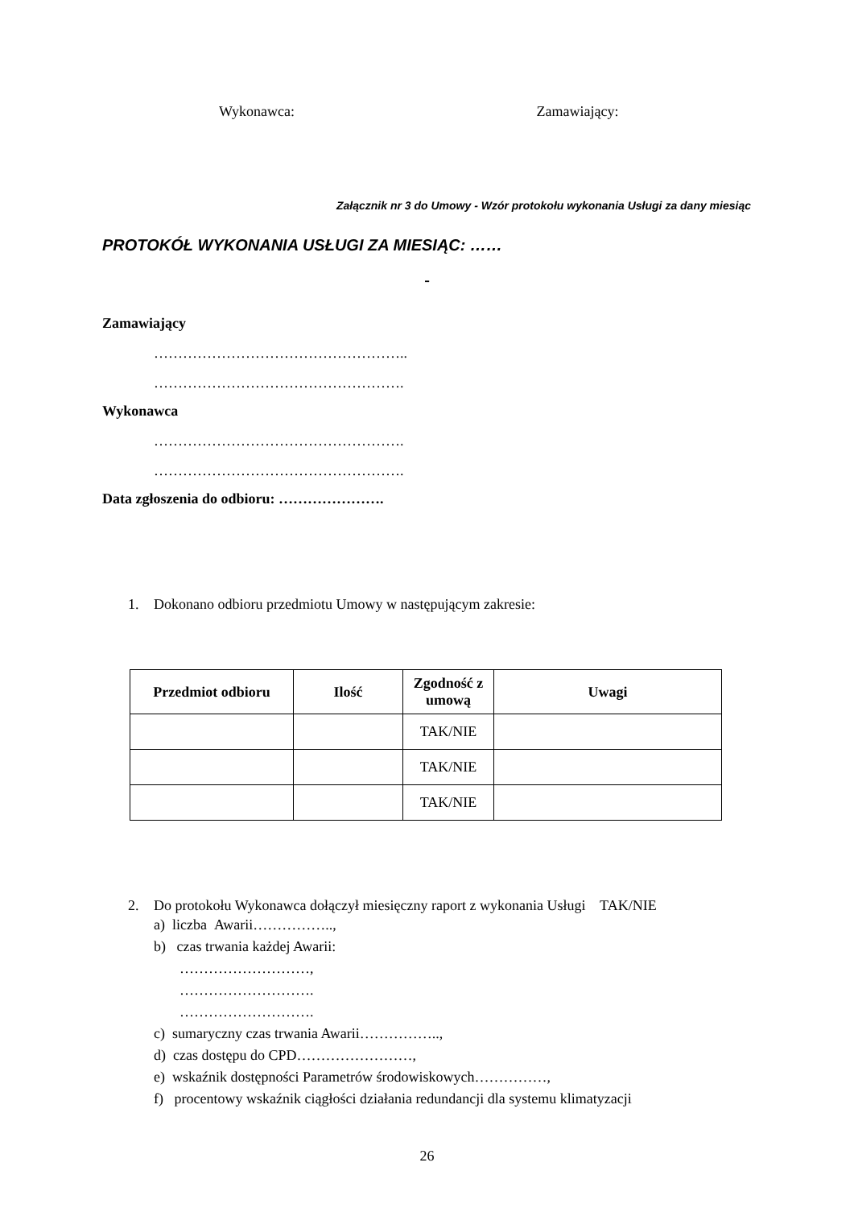Wykonawca: Zamawiający:
Załącznik nr 3 do Umowy - Wzór protokołu wykonania Usługi za dany miesiąc
PROTOKÓŁ WYKONANIA USŁUGI ZA MIESIĄC: ……
-
Zamawiający
……………………………………………..
…………………………………………….
Wykonawca
…………………………………………….
…………………………………………….
Data zgłoszenia do odbioru: ………………….
1. Dokonano odbioru przedmiotu Umowy w następującym zakresie:
| Przedmiot odbioru | Ilość | Zgodność z umową | Uwagi |
| --- | --- | --- | --- |
| | | TAK/NIE | |
| | | TAK/NIE | |
| | | TAK/NIE | |
2. Do protokołu Wykonawca dołączył miesięczny raport z wykonania Usługi TAK/NIE
a) liczba Awarii……………..,
b) czas trwania każdej Awarii:
………………………,
……………………….
……………………….
c) sumaryczny czas trwania Awarii……………..,
d) czas dostępu do CPD……………………,
e) wskaźnik dostępności Parametrów środowiskowych……………,
f) procentowy wskaźnik ciągłości działania redundancji dla systemu klimatyzacji
26